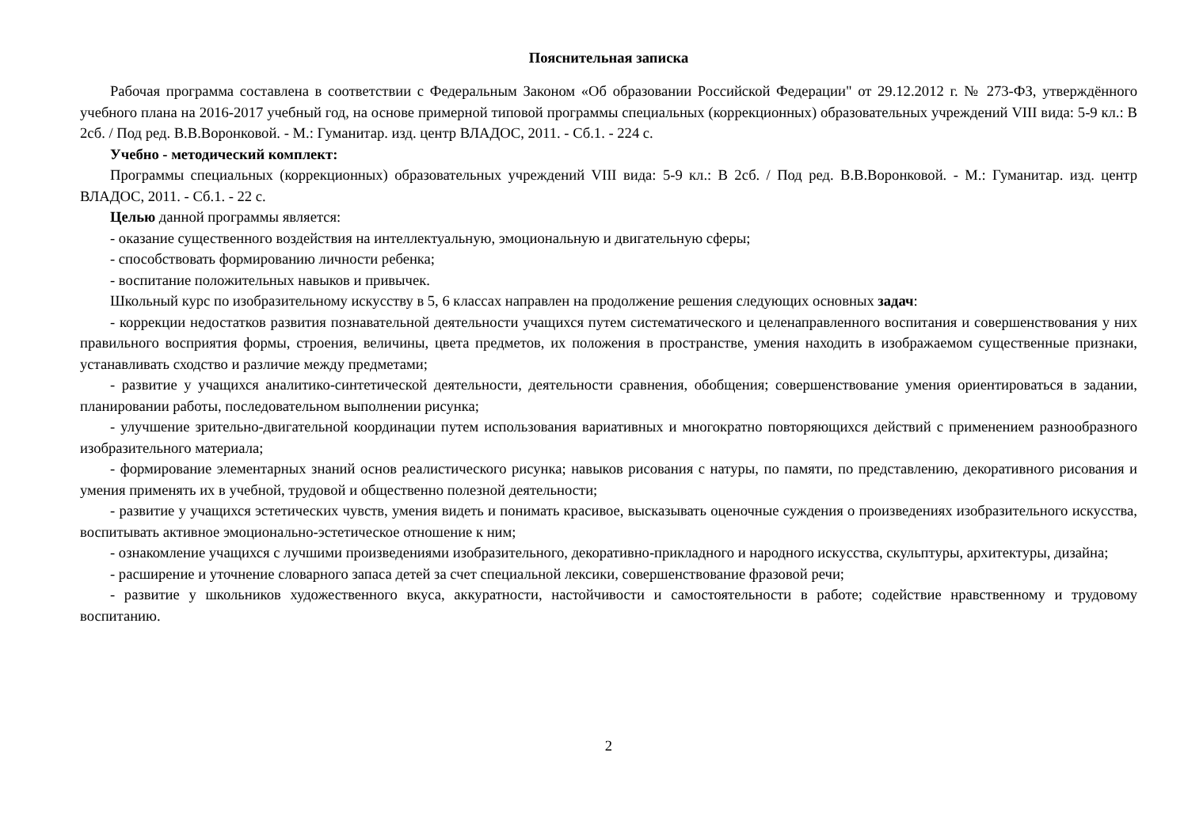Пояснительная записка
Рабочая программа составлена в соответствии с Федеральным Законом «Об образовании Российской Федерации" от 29.12.2012 г. № 273-ФЗ, утверждённого учебного плана на 2016-2017 учебный год, на основе примерной типовой программы специальных (коррекционных) образовательных учреждений VIII вида: 5-9 кл.: В 2сб. / Под ред. В.В.Воронковой. - М.: Гуманитар. изд. центр ВЛАДОС, 2011. - Сб.1. - 224 с.
Учебно - методический комплект:
Программы специальных (коррекционных) образовательных учреждений VIII вида: 5-9 кл.: В 2сб. / Под ред. В.В.Воронковой. - М.: Гуманитар. изд. центр ВЛАДОС, 2011. - Сб.1. - 22 с.
Целью данной программы является:
- оказание существенного воздействия на интеллектуальную, эмоциональную и двигательную сферы;
- способствовать формированию личности ребенка;
- воспитание положительных навыков и привычек.
Школьный курс по изобразительному искусству в 5, 6 классах направлен на продолжение решения следующих основных задач:
- коррекции недостатков развития познавательной деятельности учащихся путем систематического и целенаправленного воспитания и совершенствования у них правильного восприятия формы, строения, величины, цвета предметов, их положения в пространстве, умения находить в изображаемом существенные признаки, устанавливать сходство и различие между предметами;
- развитие у учащихся аналитико-синтетической деятельности, деятельности сравнения, обобщения; совершенствование умения ориентироваться в задании, планировании работы, последовательном выполнении рисунка;
- улучшение зрительно-двигательной координации путем использования вариативных и многократно повторяющихся действий с применением разнообразного изобразительного материала;
- формирование элементарных знаний основ реалистического рисунка; навыков рисования с натуры, по памяти, по представлению, декоративного рисования и умения применять их в учебной, трудовой и общественно полезной деятельности;
- развитие у учащихся эстетических чувств, умения видеть и понимать красивое, высказывать оценочные суждения о произведениях изобразительного искусства, воспитывать активное эмоционально-эстетическое отношение к ним;
- ознакомление учащихся с лучшими произведениями изобразительного, декоративно-прикладного и народного искусства, скульптуры, архитектуры, дизайна;
- расширение и уточнение словарного запаса детей за счет специальной лексики, совершенствование фразовой речи;
- развитие у школьников художественного вкуса, аккуратности, настойчивости и самостоятельности в работе; содействие нравственному и трудовому воспитанию.
2